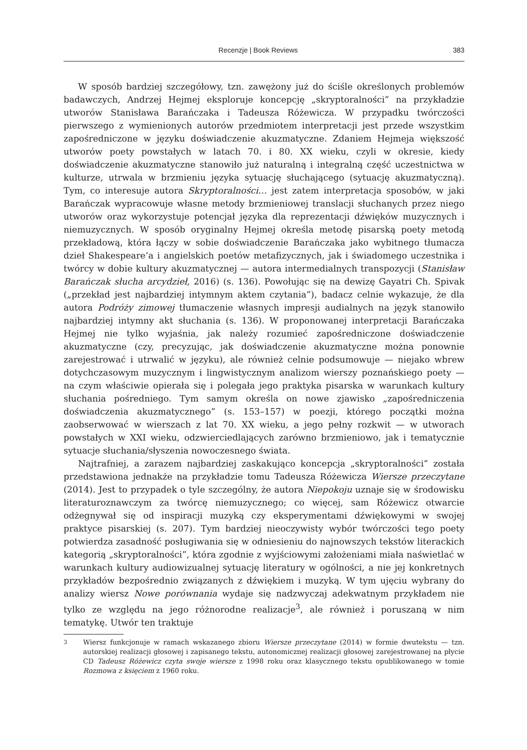Recenzje | Book Reviews 383
W sposób bardziej szczegółowy, tzn. zawężony już do ściśle określonych problemów badawczych, Andrzej Hejmej eksploruje koncepcję „skryptoralności” na przykładzie utworów Stanisława Barańczaka i Tadeusza Różewicza. W przypadku twórczości pierwszego z wymienionych autorów przedmiotem interpretacji jest przede wszystkim zapośredniczone w języku doświadczenie akuzmatyczne. Zdaniem Hejmeja większość utworów poety powstałych w latach 70. i 80. XX wieku, czyli w okresie, kiedy doświadczenie akuzmatyczne stanowiło już naturalną i integralną część uczestnictwa w kulturze, utrwala w brzmieniu języka sytuację słuchającego (sytuację akuzmatyczną). Tym, co interesuje autora Skryptoralności… jest zatem interpretacja sposobów, w jaki Barańczak wypracowuje własne metody brzmieniowej translacji słuchanych przez niego utworów oraz wykorzystuje potencjał języka dla reprezentacji dźwięków muzycznych i niemuzycznych. W sposób oryginalny Hejmej określa metodę pisarską poety metodą przekładową, która łączy w sobie doświadczenie Barańczaka jako wybitnego tłumacza dzieł Shakespeare’a i angielskich poetów metafizycznych, jak i świadomego uczestnika i twórcy w dobie kultury akuzmatycznej — autora intermedialnych transpozycji (Stanisław Barańczak słucha arcydzieł, 2016) (s. 136). Powołując się na dewizę Gayatri Ch. Spivak („przekład jest najbardziej intymnym aktem czytania”), badacz celnie wykazuje, że dla autora Podróży zimowej tłumaczenie własnych impresji audialnych na język stanowiło najbardziej intymny akt słuchania (s. 136). W proponowanej interpretacji Barańczaka Hejmej nie tylko wyjaśnia, jak należy rozumieć zapośredniczone doświadczenie akuzmatyczne (czy, precyzując, jak doświadczenie akuzmatyczne można ponownie zarejestrować i utrwalić w języku), ale również celnie podsumowuje — niejako wbrew dotychczasowym muzycznym i lingwistycznym analizom wierszy poznańskiego poety — na czym właściwie opierała się i polegała jego praktyka pisarska w warunkach kultury słuchania pośredniego. Tym samym określa on nowe zjawisko „zapośredniczenia doświadczenia akuzmatycznego” (s. 153–157) w poezji, którego początki można zaobserwować w wierszach z lat 70. XX wieku, a jego pełny rozkwit — w utworach powstałych w XXI wieku, odzwierciedlających zarówno brzmieniowo, jak i tematycznie sytuacje słuchania/słyszenia nowoczesnego świata.
Najtrafniej, a zarazem najbardziej zaskakująco koncepcja „skryptoralności” została przedstawiona jednakże na przykładzie tomu Tadeusza Różewicza Wiersze przeczytane (2014). Jest to przypadek o tyle szczególny, że autora Niepokoju uznaje się w środowisku literaturoznawczym za twórcę niemuzycznego; co więcej, sam Różewicz otwarcie odżegnywał się od inspiracji muzyką czy eksperymentami dźwiękowymi w swojej praktyce pisarskiej (s. 207). Tym bardziej nieoczywisty wybór twórczości tego poety potwierdza zasadność posługiwania się w odniesieniu do najnowszych tekstów literackich kategorią „skryptoralności”, która zgodnie z wyjściowymi założeniami miała naświetlać w warunkach kultury audiowizualnej sytuację literatury w ogólności, a nie jej konkretnych przykładów bezpośrednio związanych z dźwiękiem i muzyką. W tym ujęciu wybrany do analizy wiersz Nowe porównania wydaje się nadzwyczaj adekwatnym przykładem nie tylko ze względu na jego różnorodne realizacje<sup>3</sup>, ale również i poruszaną w nim tematykę. Utwór ten traktuje
<sup>3</sup> Wiersz funkcjonuje w ramach wskazanego zbioru Wiersze przeczytane (2014) w formie dwutekstu — tzn. autorskiej realizacji głosowej i zapisanego tekstu, autonomicznej realizacji głosowej zarejestrowanej na płycie CD Tadeusz Różewicz czyta swoje wiersze z 1998 roku oraz klasycznego tekstu opublikowanego w tomie Rozmowa z księciem z 1960 roku.